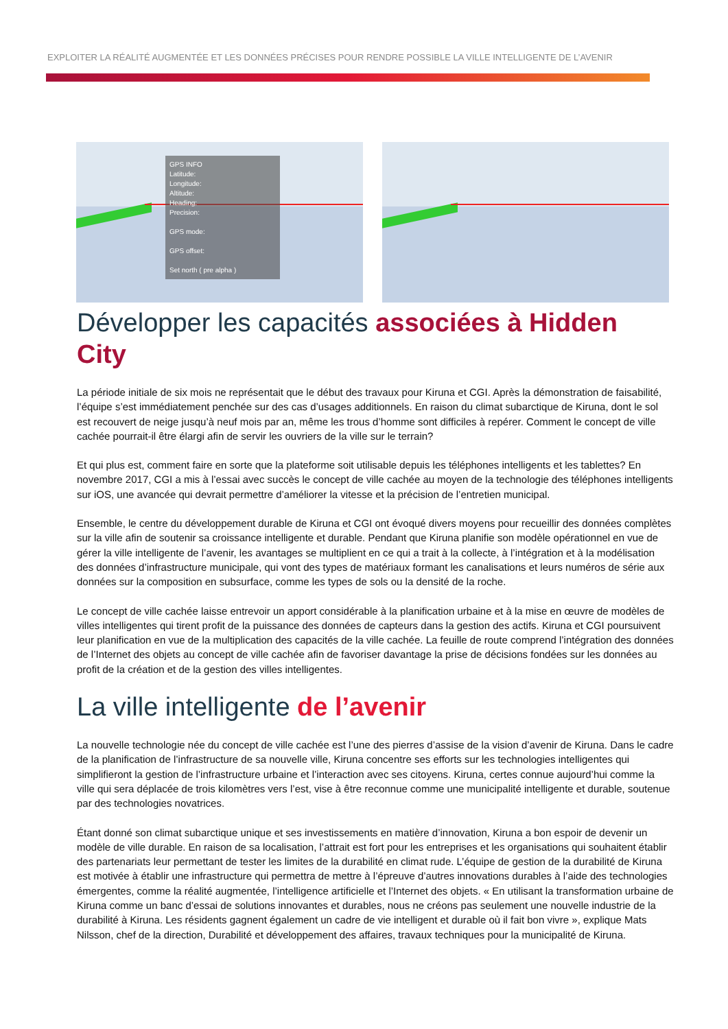EXPLOITER LA RÉALITÉ AUGMENTÉE ET LES DONNÉES PRÉCISES POUR RENDRE POSSIBLE LA VILLE INTELLIGENTE DE L’AVENIR
GPS INFO
Latitude:
Longitude:
Altitude:
Heading:
Precision:
GPS mode:
GPS offset:
Set north ( pre alpha )
Développer les capacités associées à Hidden City
La période initiale de six mois ne représentait que le début des travaux pour Kiruna et CGI. Après la démonstration de faisabilité, l’équipe s’est immédiatement penchée sur des cas d’usages additionnels. En raison du climat subarctique de Kiruna, dont le sol est recouvert de neige jusqu’à neuf mois par an, même les trous d’homme sont difficiles à repérer. Comment le concept de ville cachée pourrait-il être élargi afin de servir les ouvriers de la ville sur le terrain?
Et qui plus est, comment faire en sorte que la plateforme soit utilisable depuis les téléphones intelligents et les tablettes? En novembre 2017, CGI a mis à l’essai avec succès le concept de ville cachée au moyen de la technologie des téléphones intelligents sur iOS, une avancée qui devrait permettre d’améliorer la vitesse et la précision de l’entretien municipal.
Ensemble, le centre du développement durable de Kiruna et CGI ont évoqué divers moyens pour recueillir des données complètes sur la ville afin de soutenir sa croissance intelligente et durable. Pendant que Kiruna planifie son modèle opérationnel en vue de gérer la ville intelligente de l’avenir, les avantages se multiplient en ce qui a trait à la collecte, à l’intégration et à la modélisation des données d’infrastructure municipale, qui vont des types de matériaux formant les canalisations et leurs numéros de série aux données sur la composition en subsurface, comme les types de sols ou la densité de la roche.
Le concept de ville cachée laisse entrevoir un apport considérable à la planification urbaine et à la mise en œuvre de modèles de villes intelligentes qui tirent profit de la puissance des données de capteurs dans la gestion des actifs. Kiruna et CGI poursuivent leur planification en vue de la multiplication des capacités de la ville cachée. La feuille de route comprend l’intégration des données de l’Internet des objets au concept de ville cachée afin de favoriser davantage la prise de décisions fondées sur les données au profit de la création et de la gestion des villes intelligentes.
La ville intelligente de l’avenir
La nouvelle technologie née du concept de ville cachée est l’une des pierres d’assise de la vision d’avenir de Kiruna. Dans le cadre de la planification de l’infrastructure de sa nouvelle ville, Kiruna concentre ses efforts sur les technologies intelligentes qui simplifieront la gestion de l’infrastructure urbaine et l’interaction avec ses citoyens. Kiruna, certes connue aujourd’hui comme la ville qui sera déplacée de trois kilomètres vers l’est, vise à être reconnue comme une municipalité intelligente et durable, soutenue par des technologies novatrices.
Étant donné son climat subarctique unique et ses investissements en matière d’innovation, Kiruna a bon espoir de devenir un modèle de ville durable. En raison de sa localisation, l’attrait est fort pour les entreprises et les organisations qui souhaitent établir des partenariats leur permettant de tester les limites de la durabilité en climat rude. L’équipe de gestion de la durabilité de Kiruna est motivée à établir une infrastructure qui permettra de mettre à l’épreuve d’autres innovations durables à l’aide des technologies émergentes, comme la réalité augmentée, l’intelligence artificielle et l’Internet des objets. « En utilisant la transformation urbaine de Kiruna comme un banc d’essai de solutions innovantes et durables, nous ne créons pas seulement une nouvelle industrie de la durabilité à Kiruna. Les résidents gagnent également un cadre de vie intelligent et durable où il fait bon vivre », explique Mats Nilsson, chef de la direction, Durabilité et développement des affaires, travaux techniques pour la municipalité de Kiruna.